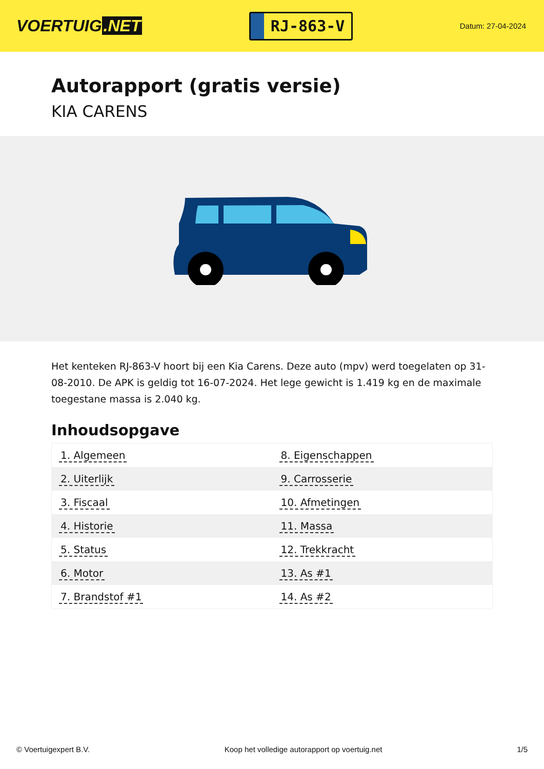VOERTUIG.NET
RJ-863-V
Datum: 27-04-2024
Autorapport (gratis versie)
KIA CARENS
Het kenteken RJ-863-V hoort bij een Kia Carens. Deze auto (mpv) werd toegelaten op 31-08-2010. De APK is geldig tot 16-07-2024. Het lege gewicht is 1.419 kg en de maximale toegestane massa is 2.040 kg.
Inhoudsopgave
| 1. Algemeen | 8. Eigenschappen |
| 2. Uiterlijk | 9. Carrosserie |
| 3. Fiscaal | 10. Afmetingen |
| 4. Historie | 11. Massa |
| 5. Status | 12. Trekkracht |
| 6. Motor | 13. As #1 |
| 7. Brandstof #1 | 14. As #2 |
© Voertuigexpert B.V. Koop het volledige autorapport op voertuig.net 1/5